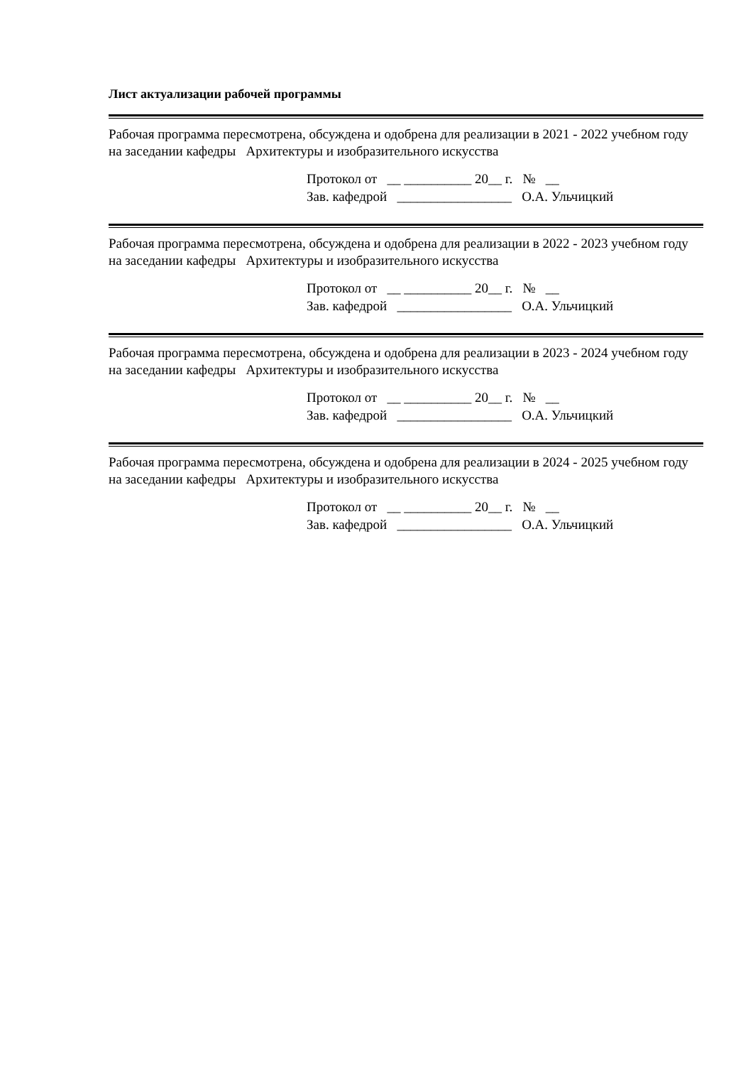Лист актуализации рабочей программы
Рабочая программа пересмотрена, обсуждена и одобрена для реализации в 2021 - 2022 учебном году на заседании кафедры Архитектуры и изобразительного искусства
Протокол от __ __________ 20__ г. № __
Зав. кафедрой _________________ О.А. Ульчицкий
Рабочая программа пересмотрена, обсуждена и одобрена для реализации в 2022 - 2023 учебном году на заседании кафедры Архитектуры и изобразительного искусства
Протокол от __ __________ 20__ г. № __
Зав. кафедрой _________________ О.А. Ульчицкий
Рабочая программа пересмотрена, обсуждена и одобрена для реализации в 2023 - 2024 учебном году на заседании кафедры Архитектуры и изобразительного искусства
Протокол от __ __________ 20__ г. № __
Зав. кафедрой _________________ О.А. Ульчицкий
Рабочая программа пересмотрена, обсуждена и одобрена для реализации в 2024 - 2025 учебном году на заседании кафедры Архитектуры и изобразительного искусства
Протокол от __ __________ 20__ г. № __
Зав. кафедрой _________________ О.А. Ульчицкий